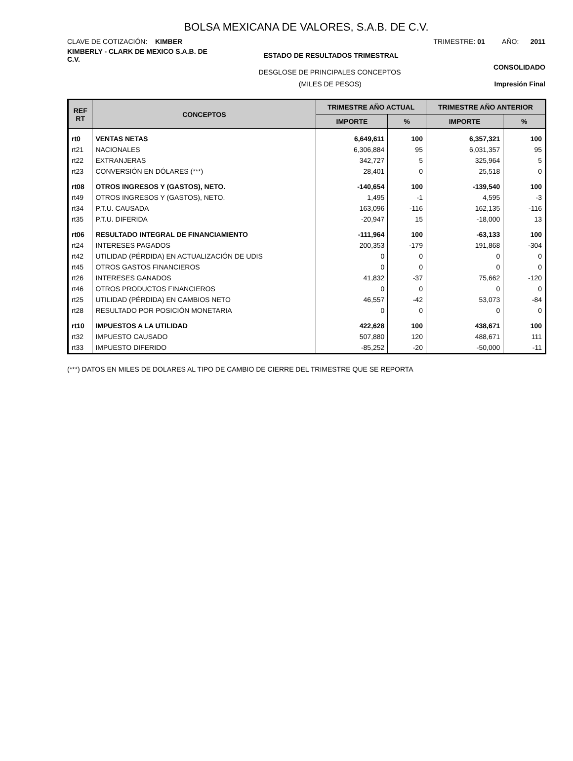BOLSA MEXICANA DE VALORES, S.A.B. DE C.V.
CLAVE DE COTIZACIÓN: KIMBER TRIMESTRE: 01 AÑO: 2011
KIMBERLY - CLARK DE MEXICO S.A.B. DE C.V.
ESTADO DE RESULTADOS TRIMESTRAL
DESGLOSE DE PRINCIPALES CONCEPTOS
CONSOLIDADO
(MILES DE PESOS) Impresión Final
| REF RT | CONCEPTOS | TRIMESTRE AÑO ACTUAL | | TRIMESTRE AÑO ANTERIOR | |
| --- | --- | --- | --- | --- | --- |
| | | IMPORTE | % | IMPORTE | % |
| rt0 | VENTAS NETAS | 6,649,611 | 100 | 6,357,321 | 100 |
| rt21 | NACIONALES | 6,306,884 | 95 | 6,031,357 | 95 |
| rt22 | EXTRANJERAS | 342,727 | 5 | 325,964 | 5 |
| rt23 | CONVERSIÓN EN DÓLARES (***) | 28,401 | 0 | 25,518 | 0 |
| rt08 | OTROS INGRESOS Y (GASTOS), NETO. | -140,654 | 100 | -139,540 | 100 |
| rt49 | OTROS INGRESOS Y (GASTOS), NETO. | 1,495 | -1 | 4,595 | -3 |
| rt34 | P.T.U. CAUSADA | 163,096 | -116 | 162,135 | -116 |
| rt35 | P.T.U. DIFERIDA | -20,947 | 15 | -18,000 | 13 |
| rt06 | RESULTADO INTEGRAL DE FINANCIAMIENTO | -111,964 | 100 | -63,133 | 100 |
| rt24 | INTERESES PAGADOS | 200,353 | -179 | 191,868 | -304 |
| rt42 | UTILIDAD (PÉRDIDA) EN ACTUALIZACIÓN DE UDIS | 0 | 0 | 0 | 0 |
| rt45 | OTROS GASTOS FINANCIEROS | 0 | 0 | 0 | 0 |
| rt26 | INTERESES GANADOS | 41,832 | -37 | 75,662 | -120 |
| rt46 | OTROS PRODUCTOS FINANCIEROS | 0 | 0 | 0 | 0 |
| rt25 | UTILIDAD (PÉRDIDA) EN CAMBIOS NETO | 46,557 | -42 | 53,073 | -84 |
| rt28 | RESULTADO POR POSICIÓN MONETARIA | 0 | 0 | 0 | 0 |
| rt10 | IMPUESTOS A LA UTILIDAD | 422,628 | 100 | 438,671 | 100 |
| rt32 | IMPUESTO CAUSADO | 507,880 | 120 | 488,671 | 111 |
| rt33 | IMPUESTO DIFERIDO | -85,252 | -20 | -50,000 | -11 |
(***) DATOS EN MILES DE DOLARES AL TIPO DE CAMBIO DE CIERRE DEL TRIMESTRE QUE SE REPORTA